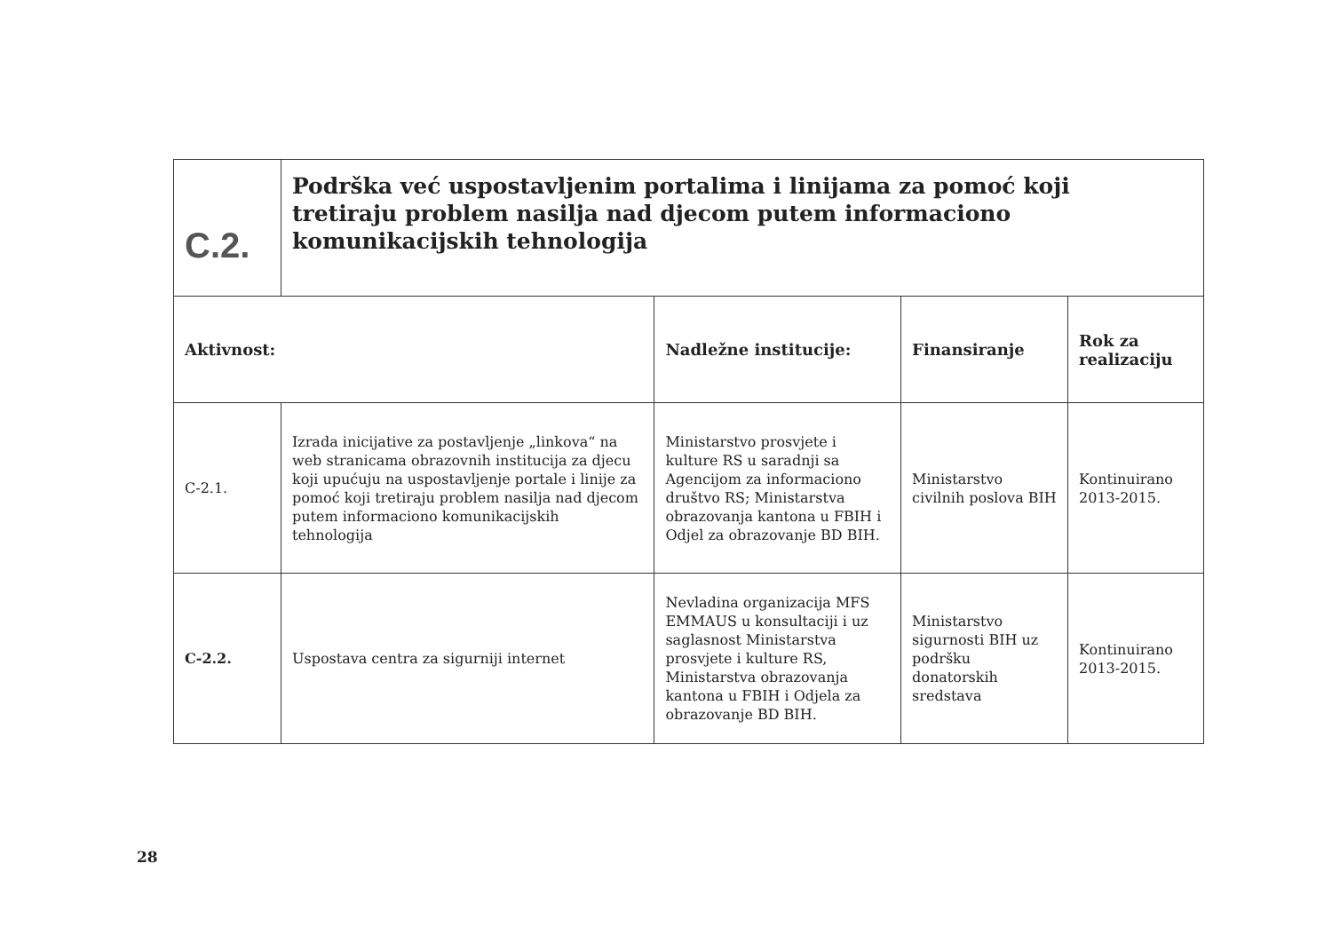| C.2. | Podrška već uspostavljenim portalima i linijama za pomoć koji tretiraju problem nasilja nad djecom putem informaciono komunikacijskih tehnologija | | | |
| Aktivnost: | | Nadležne institucije: | Finansiranje | Rok za realizaciju |
| C-2.1. | Izrada inicijative za postavljenje „linkova“ na web stranicama obrazovnih institucija za djecu koji upućuju na uspostavljenje portale i linije za pomoć koji tretiraju problem nasilja nad djecom putem informaciono komunikacijskih tehnologija | Ministarstvo prosvjete i kulture RS u saradnji sa Agencijom za informaciono društvo RS; Ministarstva obrazovanja kantona u FBIH i Odjel za obrazovanje BD BIH. | Ministarstvo civilnih poslova BIH | Kontinuirano 2013-2015. |
| C-2.2. | Uspostava centra za sigurniji internet | Nevladina organizacija MFS EMMAUS u konsultaciji i uz saglasnost Ministarstva prosvjete i kulture RS, Ministarstva obrazovanja kantona u FBIH i Odjela za obrazovanje BD BIH. | Ministarstvo sigurnosti BIH uz podršku donatorskih sredstava | Kontinuirano 2013-2015. |
28